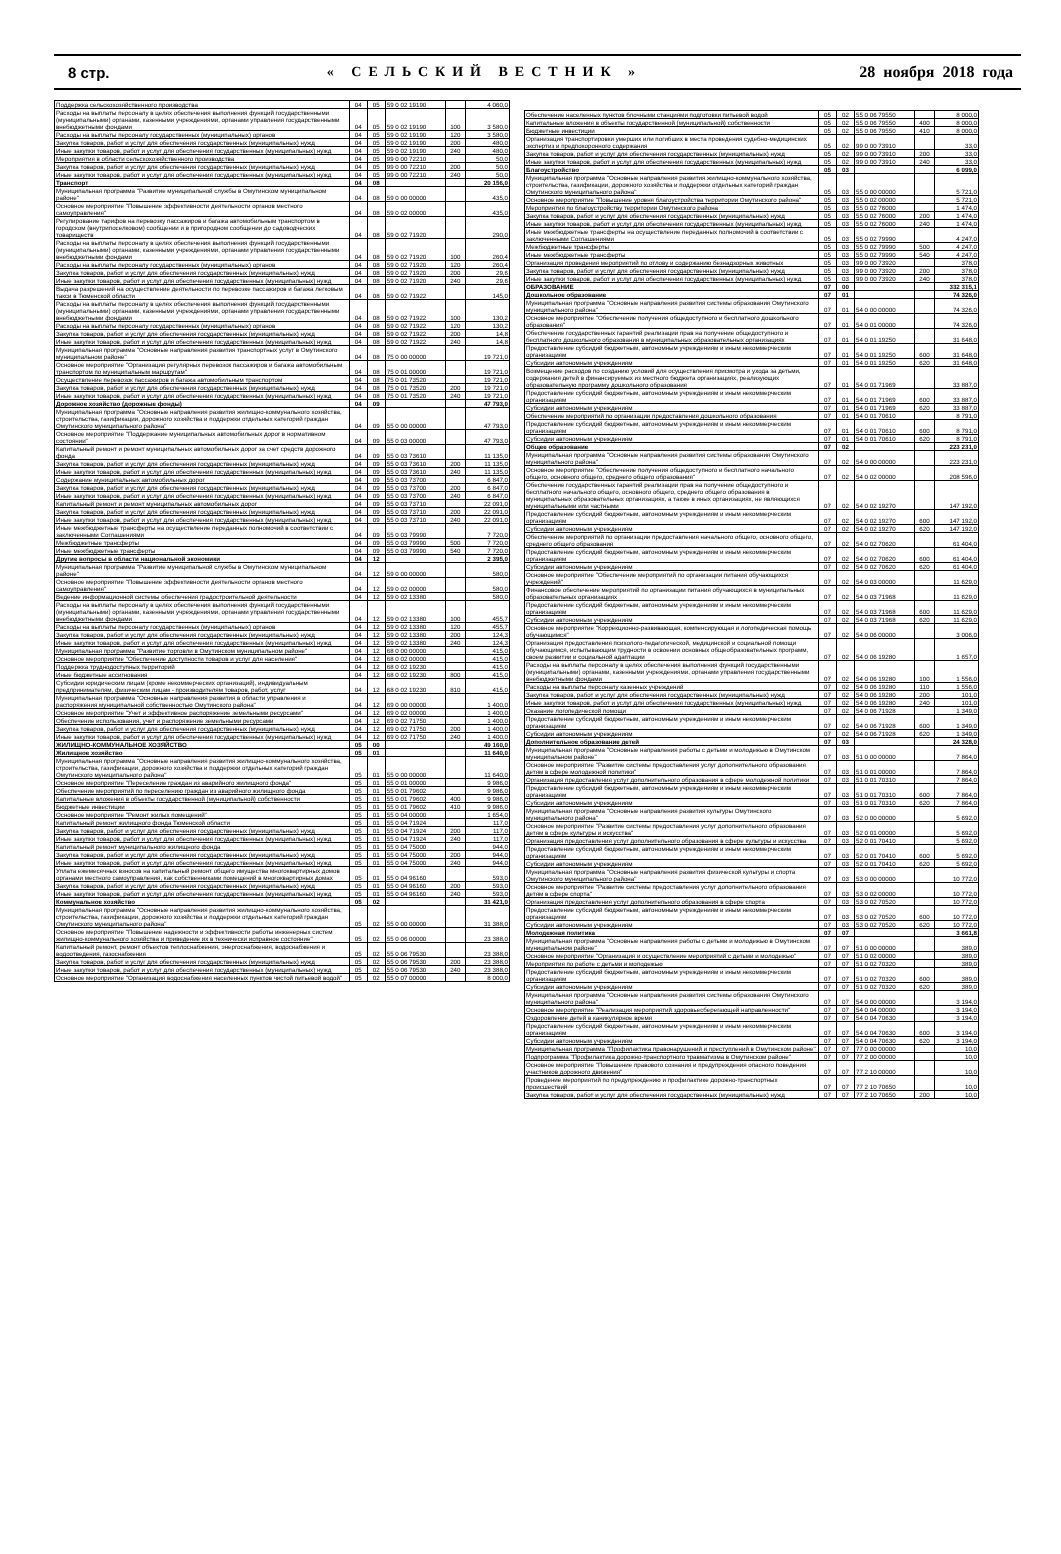8 стр. « СЕЛЬСКИЙ ВЕСТНИК » 28 ноября 2018 года
| Поддержка сельскохозяйственного производства | 04 | 05 | 59 0 02 19190 | | 4 060,0 |
| Расходы на выплаты персоналу в целях обеспечения выполнения функций государственными (муниципальными) органами, казенными учреждениями, органами управления государственными внебюджетными фондами | 04 | 05 | 59 0 02 19190 | 100 | 3 580,0 |
| Расходы на выплаты персоналу государственных (муниципальных) органов | 04 | 05 | 59 0 02 19190 | 120 | 3 580,0 |
| Закупка товаров, работ и услуг для обеспечения государственных (муниципальных) нужд | 04 | 05 | 59 0 02 19190 | 200 | 480,0 |
| Иные закупки товаров, работ и услуг для обеспечения государственных (муниципальных) нужд | 04 | 05 | 59 0 02 19190 | 240 | 480,0 |
| Мероприятия в области сельскохозяйственного производства | 04 | 05 | 99 0 00 72210 | | 50,0 |
| Закупка товаров, работ и услуг для обеспечения государственных (муниципальных) нужд | 04 | 05 | 99 0 00 72210 | 200 | 50,0 |
| Иные закупки товаров, работ и услуг для обеспечения государственных (муниципальных) нужд | 04 | 05 | 99 0 00 72210 | 240 | 50,0 |
| Транспорт | 04 | 08 | | | 20 156,0 |
| Муниципальная программа "Развитие муниципальной службы в Омутинском муниципальном районе" | 04 | 08 | 59 0 00 00000 | | 435,0 |
| Основное мероприятие "Повышение эффективности деятельности органов местного самоуправления" | 04 | 08 | 59 0 02 00000 | | 435,0 |
| Регулирование тарифов на перевозку пассажиров и багажа автомобильным транспортом в городском (внутрипоселковом) сообщении и в пригородном сообщении до садоводческих товариществ | 04 | 08 | 59 0 02 71920 | | 290,0 |
| Расходы на выплаты персоналу в целях обеспечения выполнения функций государственными (муниципальными) органами, казенными учреждениями, органами управления государственными внебюджетными фондами | 04 | 08 | 59 0 02 71920 | 100 | 260,4 |
| Расходы на выплаты персоналу государственных (муниципальных) органов | 04 | 08 | 59 0 02 71920 | 120 | 260,4 |
| Закупка товаров, работ и услуг для обеспечения государственных (муниципальных) нужд | 04 | 08 | 59 0 02 71920 | 200 | 29,6 |
| Иные закупки товаров, работ и услуг для обеспечения государственных (муниципальных) нужд | 04 | 08 | 59 0 02 71920 | 240 | 29,6 |
| Выдача разрешений на осуществление деятельности по перевозке пассажиров и багажа легковым такси в Тюменской области | 04 | 08 | 59 0 02 71922 | | 145,0 |
| Расходы на выплаты персоналу в целях обеспечения выполнения функций государственными (муниципальными) органами, казенными учреждениями, органами управления государственными внебюджетными фондами | 04 | 08 | 59 0 02 71922 | 100 | 130,2 |
| Расходы на выплаты персоналу государственных (муниципальных) органов | 04 | 08 | 59 0 02 71922 | 120 | 130,2 |
| Закупка товаров, работ и услуг для обеспечения государственных (муниципальных) нужд | 04 | 08 | 59 0 02 71922 | 200 | 14,8 |
| Иные закупки товаров, работ и услуг для обеспечения государственных (муниципальных) нужд | 04 | 08 | 59 0 02 71922 | 240 | 14,8 |
| Муниципальная программа "Основные направления развития транспортных услуг в Омутинского муниципальном районе" | 04 | 08 | 75 0 00 00000 | | 19 721,0 |
| Основное мероприятие "Организация регулярных перевозок пассажиров и багажа автомобильным транспортом по муниципальным маршрутам" | 04 | 08 | 75 0 01 00000 | | 19 721,0 |
| Осуществление перевозок пассажиров и багажа автомобильным транспортом | 04 | 08 | 75 0 01 73520 | | 19 721,0 |
| Закупка товаров, работ и услуг для обеспечения государственных (муниципальных) нужд | 04 | 08 | 75 0 01 73520 | 200 | 19 721,0 |
| Иные закупки товаров, работ и услуг для обеспечения государственных (муниципальных) нужд | 04 | 08 | 75 0 01 73520 | 240 | 19 721,0 |
| Дорожное хозяйство (дорожные фонды) | 04 | 09 | | | 47 793,0 |
| Муниципальная программа "Основные направления развития жилищно-коммунального хозяйства, строительства, газификации, дорожного хозяйства и поддержки отдельных категорий граждан Омутинского муниципального района" | 04 | 09 | 55 0 00 00000 | | 47 793,0 |
| Основное мероприятие "Поддержание муниципальных автомобильных дорог в нормативном состоянии" | 04 | 09 | 55 0 03 00000 | | 47 793,0 |
| Капитальный ремонт и ремонт муниципальных автомобильных дорог за счет средств дорожного фонда | 04 | 09 | 55 0 03 73610 | | 11 135,0 |
| Закупка товаров, работ и услуг для обеспечения государственных (муниципальных) нужд | 04 | 09 | 55 0 03 73610 | 200 | 11 135,0 |
| Иные закупки товаров, работ и услуг для обеспечения государственных (муниципальных) нужд | 04 | 09 | 55 0 03 73610 | 240 | 11 135,0 |
| Содержание муниципальных автомобильных дорог | 04 | 09 | 55 0 03 73700 | | 6 847,0 |
| Закупка товаров, работ и услуг для обеспечения государственных (муниципальных) нужд | 04 | 09 | 55 0 03 73700 | 200 | 6 847,0 |
| Иные закупки товаров, работ и услуг для обеспечения государственных (муниципальных) нужд | 04 | 09 | 55 0 03 73700 | 240 | 6 847,0 |
| Капитальный ремонт и ремонт муниципальных автомобильных дорог | 04 | 09 | 55 0 03 73710 | | 22 091,0 |
| Закупка товаров, работ и услуг для обеспечения государственных (муниципальных) нужд | 04 | 09 | 55 0 03 73710 | 200 | 22 091,0 |
| Иные закупки товаров, работ и услуг для обеспечения государственных (муниципальных) нужд | 04 | 09 | 55 0 03 73710 | 240 | 22 091,0 |
| Иные межбюджетные трансферты на осуществление переданных полномочий в соответствии с заключенными Соглашениями | 04 | 09 | 55 0 03 79990 | | 7 720,0 |
| Межбюджетные трансферты | 04 | 09 | 55 0 03 79990 | 500 | 7 720,0 |
| Иные межбюджетные трансферты | 04 | 09 | 55 0 03 79990 | 540 | 7 720,0 |
| Другие вопросы в области национальной экономики | 04 | 12 | | | 2 395,0 |
| Муниципальная программа "Развитие муниципальной службы в Омутинском муниципальном районе" | 04 | 12 | 59 0 00 00000 | | 580,0 |
| Основное мероприятие "Повышение эффективности деятельности органов местного самоуправления" | 04 | 12 | 59 0 02 00000 | | 580,0 |
| Ведение информационной системы обеспечения градостроительной деятельности | 04 | 12 | 59 0 02 13380 | | 580,0 |
| Расходы на выплаты персоналу в целях обеспечения выполнения функций государственными (муниципальными) органами, казенными учреждениями, органами управления государственными внебюджетными фондами | 04 | 12 | 59 0 02 13380 | 100 | 455,7 |
| Расходы на выплаты персоналу государственных (муниципальных) органов | 04 | 12 | 59 0 02 13380 | 120 | 455,7 |
| Закупка товаров, работ и услуг для обеспечения государственных (муниципальных) нужд | 04 | 12 | 59 0 02 13380 | 200 | 124,3 |
| Иные закупки товаров, работ и услуг для обеспечения государственных (муниципальных) нужд | 04 | 12 | 59 0 02 13380 | 240 | 124,3 |
| Муниципальная программа "Развитие торговли в Омутинском муниципальном районе" | 04 | 12 | 68 0 00 00000 | | 415,0 |
| Основное мероприятие "Обеспечение доступности товаров и услуг для населения" | 04 | 12 | 68 0 02 00000 | | 415,0 |
| Поддержка труднодоступных территорий | 04 | 12 | 68 0 02 19230 | | 415,0 |
| Иные бюджетные ассигнования | 04 | 12 | 68 0 02 19230 | 800 | 415,0 |
| Субсидии юридическим лицам (кроме некоммерческих организаций), индивидуальным предпринимателям, физическим лицам - производителям товаров, работ, услуг | 04 | 12 | 68 0 02 19230 | 810 | 415,0 |
| Муниципальная программа "Основные направления развития в области управления и распоряжения муниципальной собственностью Омутинского района" | 04 | 12 | 69 0 00 00000 | | 1 400,0 |
| Основное мероприятие "Учет и эффективное распоряжение земельными ресурсами" | 04 | 12 | 69 0 02 00000 | | 1 400,0 |
| Обеспечение использования, учет и распоряжение земельными ресурсами | 04 | 12 | 69 0 02 71750 | | 1 400,0 |
| Закупка товаров, работ и услуг для обеспечения государственных (муниципальных) нужд | 04 | 12 | 69 0 02 71750 | 200 | 1 400,0 |
| Иные закупки товаров, работ и услуг для обеспечения государственных (муниципальных) нужд | 04 | 12 | 69 0 02 71750 | 240 | 1 400,0 |
| ЖИЛИЩНО-КОММУНАЛЬНОЕ ХОЗЯЙСТВО | 05 | 00 | | | 49 160,0 |
| Жилищное хозяйство | 05 | 01 | | | 11 640,0 |
| Муниципальная программа "Основные направления развития жилищно-коммунального хозяйства, строительства, газификации, дорожного хозяйства и поддержки отдельных категорий граждан Омутинского муниципального района" | 05 | 01 | 55 0 00 00000 | | 11 640,0 |
| Основное мероприятие "Переселение граждан из аварийного жилищного фонда" | 05 | 01 | 55 0 01 00000 | | 9 986,0 |
| Обеспечение мероприятий по переселению граждан из аварийного жилищного фонда | 05 | 01 | 55 0 01 79602 | | 9 986,0 |
| Капитальные вложения в объекты государственной (муниципальной) собственности | 05 | 01 | 55 0 01 79602 | 400 | 9 986,0 |
| Бюджетные инвестиции | 05 | 01 | 55 0 01 79602 | 410 | 9 986,0 |
| Основное мероприятие "Ремонт жилых помещений" | 05 | 01 | 55 0 04 00000 | | 1 654,0 |
| Капитальный ремонт жилищного фонда Тюменской области | 05 | 01 | 55 0 04 71924 | | 117,0 |
| Закупка товаров, работ и услуг для обеспечения государственных (муниципальных) нужд | 05 | 01 | 55 0 04 71924 | 200 | 117,0 |
| Иные закупки товаров, работ и услуг для обеспечения государственных (муниципальных) нужд | 05 | 01 | 55 0 04 71924 | 240 | 117,0 |
| Капитальный ремонт муниципального жилищного фонда | 05 | 01 | 55 0 04 75000 | | 944,0 |
| Закупка товаров, работ и услуг для обеспечения государственных (муниципальных) нужд | 05 | 01 | 55 0 04 75000 | 200 | 944,0 |
| Иные закупки товаров, работ и услуг для обеспечения государственных (муниципальных) нужд | 05 | 01 | 55 0 04 75000 | 240 | 944,0 |
| Уплата ежемесячных взносов на капитальный ремонт общего имущества многоквартирных домов органами местного самоуправления, как собственниками помещений в многоквартирных домах | 05 | 01 | 55 0 04 96160 | | 593,0 |
| Закупка товаров, работ и услуг для обеспечения государственных (муниципальных) нужд | 05 | 01 | 55 0 04 96160 | 200 | 593,0 |
| Иные закупки товаров, работ и услуг для обеспечения государственных (муниципальных) нужд | 05 | 01 | 55 0 04 96160 | 240 | 593,0 |
| Коммунальное хозяйство | 05 | 02 | | | 31 421,0 |
| Муниципальная программа "Основные направления развития жилищно-коммунального хозяйства, строительства, газификации, дорожного хозяйства и поддержки отдельных категорий граждан Омутинского муниципального района" | 05 | 02 | 55 0 00 00000 | | 31 388,0 |
| Основное мероприятие "Повышение надежности и эффективности работы инженерных систем жилищно-коммунального хозяйства и приведение их в технически исправное состояние" | 05 | 02 | 55 0 06 00000 | | 23 388,0 |
| Капитальный ремонт, ремонт объектов теплоснабжения, энергоснабжения, водоснабжения и водоотведения, газоснабжения | 05 | 02 | 55 0 06 79530 | | 23 388,0 |
| Закупка товаров, работ и услуг для обеспечения государственных (муниципальных) нужд | 05 | 02 | 55 0 06 79530 | 200 | 23 388,0 |
| Иные закупки товаров, работ и услуг для обеспечения государственных (муниципальных) нужд | 05 | 02 | 55 0 06 79530 | 240 | 23 388,0 |
| Основное мероприятие "Организация водоснабжения населенных пунктов чистой питьевой водой" | 05 | 02 | 55 0 07 00000 | | 8 000,0 |
| Обеспечение населенных пунктов блочными станциями подготовки питьевой водой | 05 | 02 | 55 0 06 79550 | | 8 000,0 |
| Капитальные вложения в объекты государственной (муниципальной) собственности | 05 | 02 | 55 0 06 79550 | 400 | 8 000,0 |
| Бюджетные инвестиции | 05 | 02 | 55 0 06 79550 | 410 | 8 000,0 |
| Организация транспортировки умерших или погибших в места проведения судебно-медицинских экспертиз и предпохоронного содержания | 05 | 02 | 99 0 00 73910 | | 33,0 |
| Закупка товаров, работ и услуг для обеспечения государственных (муниципальных) нужд | 05 | 02 | 99 0 00 73910 | 200 | 33,0 |
| Иные закупки товаров, работ и услуг для обеспечения государственных (муниципальных) нужд | 05 | 02 | 99 0 00 73910 | 240 | 33,0 |
| Благоустройство | 05 | 03 | | | 6 099,0 |
| Муниципальная программа "Основные направления развития жилищно-коммунального хозяйства, строительства, газификации, дорожного хозяйства и поддержки отдельных категорий граждан Омутинского муниципального района" | 05 | 03 | 55 0 00 00000 | | 5 721,0 |
| Основное мероприятие "Повышение уровня благоустройства территории Омутинского района" | 05 | 03 | 55 0 02 00000 | | 5 721,0 |
| Мероприятия по благоустройству территории Омутинского района | 05 | 03 | 55 0 02 76000 | | 1 474,0 |
| Закупка товаров, работ и услуг для обеспечения государственных (муниципальных) нужд | 05 | 03 | 55 0 02 76000 | 200 | 1 474,0 |
| Иные закупки товаров, работ и услуг для обеспечения государственных (муниципальных) нужд | 05 | 03 | 55 0 02 76000 | 240 | 1 474,0 |
| Иные межбюджетные трансферты на осуществление переданных полномочий в соответствии с заключенными Соглашениями | 05 | 03 | 55 0 02 79990 | | 4 247,0 |
| Межбюджетные трансферты | 05 | 03 | 55 0 02 79990 | 500 | 4 247,0 |
| Иные межбюджетные трансферты | 05 | 03 | 55 0 02 79990 | 540 | 4 247,0 |
| Организация проведения мероприятий по отлову и содержанию безнадзорных животных | 05 | 03 | 99 0 00 73920 | | 378,0 |
| Закупка товаров, работ и услуг для обеспечения государственных (муниципальных) нужд | 05 | 03 | 99 0 00 73920 | 200 | 378,0 |
| Иные закупки товаров, работ и услуг для обеспечения государственных (муниципальных) нужд | 05 | 03 | 99 0 00 73920 | 240 | 378,0 |
| ОБРАЗОВАНИЕ | 07 | 00 | | | 332 315,1 |
| Дошкольное образование | 07 | 01 | | | 74 326,0 |
| Муниципальная программа "Основные направления развития системы образования Омутинского муниципального района" | 07 | 01 | 54 0 00 00000 | | 74 326,0 |
| Основное мероприятие "Обеспечение получения общедоступного и бесплатного дошкольного образования" | 07 | 01 | 54 0 01 00000 | | 74 326,0 |
| Обеспечение государственных гарантий реализации прав на получение общедоступного и бесплатного дошкольного образования в муниципальных образовательных организациях | 07 | 01 | 54 0 01 19250 | | 31 648,0 |
| Предоставление субсидий бюджетным, автономным учреждениям и иным некоммерческим организациям | 07 | 01 | 54 0 01 19250 | 600 | 31 648,0 |
| Субсидии автономным учреждениям | 07 | 01 | 54 0 01 19250 | 620 | 31 648,0 |
| Возмещение расходов по созданию условий для осуществления присмотра и ухода за детьми, содержания детей в финансируемых из местного бюджета организациях, реализующих образовательную программу дошкольного образования | 07 | 01 | 54 0 01 71969 | | 33 887,0 |
| Предоставление субсидий бюджетным, автономным учреждениям и иным некоммерческим организациям | 07 | 01 | 54 0 01 71969 | 600 | 33 887,0 |
| Субсидии автономным учреждениям | 07 | 01 | 54 0 01 71969 | 620 | 33 887,0 |
| Обеспечение мероприятий по организации предоставления дошкольного образования | 07 | 01 | 54 0 01 70610 | | 8 791,0 |
| Предоставление субсидий бюджетным, автономным учреждениям и иным некоммерческим организациям | 07 | 01 | 54 0 01 70610 | 600 | 8 791,0 |
| Субсидии автономным учреждениям | 07 | 01 | 54 0 01 70610 | 620 | 8 791,0 |
| Общее образование | 07 | 02 | | | 223 231,0 |
| Муниципальная программа "Основные направления развития системы образования Омутинского муниципального района" | 07 | 02 | 54 0 00 00000 | | 223 231,0 |
| Основное мероприятие "Обеспечение получения общедоступного и бесплатного начального общего, основного общего, среднего общего образования" | 07 | 02 | 54 0 02 00000 | | 208 596,0 |
| Обеспечение государственных гарантий реализации прав на получение общедоступного и бесплатного начального общего, основного общего, среднего общего образования в муниципальных образовательных организациях, а также в иных организациях, не являющихся муниципальными или частными | 07 | 02 | 54 0 02 19270 | | 147 192,0 |
| Предоставление субсидий бюджетным, автономным учреждениям и иным некоммерческим организациям | 07 | 02 | 54 0 02 19270 | 600 | 147 192,0 |
| Субсидии автономным учреждениям | 07 | 02 | 54 0 02 19270 | 620 | 147 192,0 |
| Обеспечение мероприятий по организации предоставления начального общего, основного общего, среднего общего образования | 07 | 02 | 54 0 02 70620 | | 61 404,0 |
| Предоставление субсидий бюджетным, автономным учреждениям и иным некоммерческим организациям | 07 | 02 | 54 0 02 70620 | 600 | 61 404,0 |
| Субсидии автономным учреждениям | 07 | 02 | 54 0 02 70620 | 620 | 61 404,0 |
| Основное мероприятие "Обеспечение мероприятий по организации питания обучающихся учреждений" | 07 | 02 | 54 0 03 00000 | | 11 629,0 |
| Финансовое обеспечение мероприятий по организации питания обучающихся в муниципальных образовательных организациях | 07 | 02 | 54 0 03 71968 | | 11 629,0 |
| Предоставление субсидий бюджетным, автономным учреждениям и иным некоммерческим организациям | 07 | 02 | 54 0 03 71968 | 600 | 11 629,0 |
| Субсидии автономным учреждениям | 07 | 02 | 54 0 03 71968 | 620 | 11 629,0 |
| Основное мероприятие "Коррекционно-развивающая, компенсирующая и логопедическая помощь обучающимся" | 07 | 02 | 54 0 06 00000 | | 3 006,0 |
| Организация предоставления психолого-педагогической, медицинской и социальной помощи обучающимся, испытывающим трудности в освоении основных общеобразовательных программ, своем развитии и социальной адаптации | 07 | 02 | 54 0 06 19280 | | 1 657,0 |
| Расходы на выплаты персоналу в целях обеспечения выполнения функций государственными (муниципальными) органами, казенными учреждениями, органами управления государственными внебюджетными фондами | 07 | 02 | 54 0 06 19280 | 100 | 1 556,0 |
| Расходы на выплаты персоналу казенных учреждений | 07 | 02 | 54 0 06 19280 | 110 | 1 556,0 |
| Закупка товаров, работ и услуг для обеспечения государственных (муниципальных) нужд | 07 | 02 | 54 0 06 19280 | 200 | 101,0 |
| Иные закупки товаров, работ и услуг для обеспечения государственных (муниципальных) нужд | 07 | 02 | 54 0 06 19280 | 240 | 101,0 |
| Оказание логопедической помощи | 07 | 02 | 54 0 06 71928 | | 1 349,0 |
| Предоставление субсидий бюджетным, автономным учреждениям и иным некоммерческим организациям | 07 | 02 | 54 0 06 71928 | 600 | 1 349,0 |
| Субсидии автономным учреждениям | 07 | 02 | 54 0 06 71928 | 620 | 1 349,0 |
| Дополнительное образование детей | 07 | 03 | | | 24 328,0 |
| Муниципальная программа "Основные направления работы с детьми и молодежью в Омутинском муниципальном районе" | 07 | 03 | 51 0 00 00000 | | 7 864,0 |
| Основное мероприятие "Развитие системы предоставления услуг дополнительного образования детям в сфере молодежной политики" | 07 | 03 | 51 0 01 00000 | | 7 864,0 |
| Организация предоставления услуг дополнительного образования в сфере молодежной политики | 07 | 03 | 51 0 01 70310 | | 7 864,0 |
| Предоставление субсидий бюджетным, автономным учреждениям и иным некоммерческим организациям | 07 | 03 | 51 0 01 70310 | 600 | 7 864,0 |
| Субсидии автономным учреждениям | 07 | 03 | 51 0 01 70310 | 620 | 7 864,0 |
| Муниципальная программа "Основные направления развития культуры Омутинского муниципального района" | 07 | 03 | 52 0 00 00000 | | 5 692,0 |
| Основное мероприятие "Развитие системы предоставления услуг дополнительного образования детям в сфере культуры и искусства" | 07 | 03 | 52 0 01 00000 | | 5 692,0 |
| Организация предоставления услуг дополнительного образования в сфере культуры и искусства | 07 | 03 | 52 0 01 70410 | | 5 692,0 |
| Предоставление субсидий бюджетным, автономным учреждениям и иным некоммерческим организациям | 07 | 03 | 52 0 01 70410 | 600 | 5 692,0 |
| Субсидии автономным учреждениям | 07 | 03 | 52 0 01 70410 | 620 | 5 692,0 |
| Муниципальная программа "Основные направления развития физической культуры и спорта Омутинского муниципального района" | 07 | 03 | 53 0 00 00000 | | 10 772,0 |
| Основное мероприятие "Развитие системы предоставления услуг дополнительного образования детям в сфере спорта" | 07 | 03 | 53 0 02 00000 | | 10 772,0 |
| Организация предоставления услуг дополнительного образования в сфере спорта | 07 | 03 | 53 0 02 70520 | | 10 772,0 |
| Предоставление субсидий бюджетным, автономным учреждениям и иным некоммерческим организациям | 07 | 03 | 53 0 02 70520 | 600 | 10 772,0 |
| Субсидии автономным учреждениям | 07 | 03 | 53 0 02 70520 | 620 | 10 772,0 |
| Молодежная политика | 07 | 07 | | | 3 661,8 |
| Муниципальная программа "Основные направления работы с детьми и молодежью в Омутинском муниципальном районе" | 07 | 07 | 51 0 00 00000 | | 389,0 |
| Основное мероприятие "Организация и осуществление мероприятий с детьми и молодежью" | 07 | 07 | 51 0 02 00000 | | 389,0 |
| Мероприятия по работе с детьми и молодежью | 07 | 07 | 51 0 02 70320 | | 389,0 |
| Предоставление субсидий бюджетным, автономным учреждениям и иным некоммерческим организациям | 07 | 07 | 51 0 02 70320 | 600 | 389,0 |
| Субсидии автономным учреждениям | 07 | 07 | 51 0 02 70320 | 620 | 389,0 |
| Муниципальная программа "Основные направления развития системы образования Омутинского муниципального района" | 07 | 07 | 54 0 00 00000 | | 3 194,0 |
| Основное мероприятие "Реализация мероприятий здоровьесберегающей направленности" | 07 | 07 | 54 0 04 00000 | | 3 194,0 |
| Оздоровление детей в каникулярное время | 07 | 07 | 54 0 04 70630 | | 3 194,0 |
| Предоставление субсидий бюджетным, автономным учреждениям и иным некоммерческим организациям | 07 | 07 | 54 0 04 70630 | 600 | 3 194,0 |
| Субсидии автономным учреждениям | 07 | 07 | 54 0 04 70630 | 620 | 3 194,0 |
| Муниципальная программа "Профилактика правонарушений и преступлений в Омутинском районе" | 07 | 07 | 77 0 00 00000 | | 10,0 |
| Подпрограмма "Профилактика дорожно-транспортного травматизма в Омутинском районе" | 07 | 07 | 77 2 00 00000 | | 10,0 |
| Основное мероприятие "Повышение правового сознания и предупреждения опасного поведения участников дорожного движения" | 07 | 07 | 77 2 10 00000 | | 10,0 |
| Проведение мероприятий по предупреждению и профилактике дорожно-транспортных происшествий | 07 | 07 | 77 2 10 70650 | | 10,0 |
| Закупка товаров, работ и услуг для обеспечения государственных (муниципальных) нужд | 07 | 07 | 77 2 10 70650 | 200 | 10,0 |